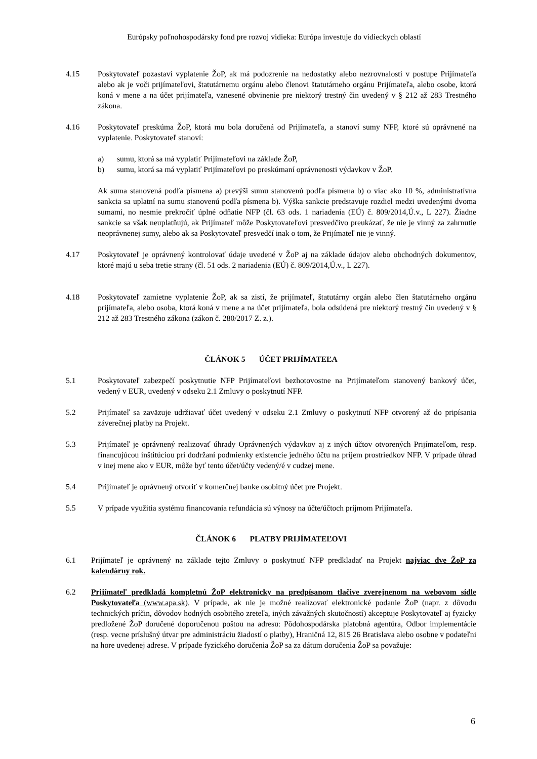Európsky poľnohospodársky fond pre rozvoj vidieka: Európa investuje do vidieckych oblastí
4.15 Poskytovateľ pozastaví vyplatenie ŽoP, ak má podozrenie na nedostatky alebo nezrovnalosti v postupe Prijímateľa alebo ak je voči prijímateľovi, štatutárnemu orgánu alebo členovi štatutárneho orgánu Prijímateľa, alebo osobe, ktorá koná v mene a na účet prijímateľa, vznesené obvinenie pre niektorý trestný čin uvedený v § 212 až 283 Trestného zákona.
4.16 Poskytovateľ preskúma ŽoP, ktorá mu bola doručená od Prijímateľa, a stanoví sumy NFP, ktoré sú oprávnené na vyplatenie. Poskytovateľ stanoví:
a) sumu, ktorá sa má vyplatiť Prijímateľovi na základe ŽoP,
b) sumu, ktorá sa má vyplatiť Prijímateľovi po preskúmaní oprávnenosti výdavkov v ŽoP.
Ak suma stanovená podľa písmena a) prevýši sumu stanovenú podľa písmena b) o viac ako 10 %, administratívna sankcia sa uplatní na sumu stanovenú podľa písmena b). Výška sankcie predstavuje rozdiel medzi uvedenými dvoma sumami, no nesmie prekročiť úplné odňatie NFP (čl. 63 ods. 1 nariadenia (EÚ) č. 809/2014,Ú.v., L 227). Žiadne sankcie sa však neuplatňujú, ak Prijímateľ môže Poskytovateľovi presvedčivo preukázať, že nie je vinný za zahrnutie neoprávnenej sumy, alebo ak sa Poskytovateľ presvedčí inak o tom, že Prijímateľ nie je vinný.
4.17 Poskytovateľ je oprávnený kontrolovať údaje uvedené v ŽoP aj na základe údajov alebo obchodných dokumentov, ktoré majú u seba tretie strany (čl. 51 ods. 2 nariadenia (EÚ) č. 809/2014,Ú.v., L 227).
4.18 Poskytovateľ zamietne vyplatenie ŽoP, ak sa zistí, že prijímateľ, štatutárny orgán alebo člen štatutárneho orgánu prijímateľa, alebo osoba, ktorá koná v mene a na účet prijímateľa, bola odsúdená pre niektorý trestný čin uvedený v § 212 až 283 Trestného zákona (zákon č. 280/2017 Z. z.).
ČLÁNOK 5 ÚČET PRIJÍMATEĽA
5.1 Poskytovateľ zabezpečí poskytnutie NFP Prijímateľovi bezhotovostne na Prijímateľom stanovený bankový účet, vedený v EUR, uvedený v odseku 2.1 Zmluvy o poskytnutí NFP.
5.2 Prijímateľ sa zaväzuje udržiavať účet uvedený v odseku 2.1 Zmluvy o poskytnutí NFP otvorený až do pripísania záverečnej platby na Projekt.
5.3 Prijímateľ je oprávnený realizovať úhrady Oprávnených výdavkov aj z iných účtov otvorených Prijímateľom, resp. financujúcou inštitúciou pri dodržaní podmienky existencie jedného účtu na príjem prostriedkov NFP. V prípade úhrad v inej mene ako v EUR, môže byť tento účet/účty vedený/é v cudzej mene.
5.4 Prijímateľ je oprávnený otvoriť v komerčnej banke osobitný účet pre Projekt.
5.5 V prípade využitia systému financovania refundácia sú výnosy na účte/účtoch príjmom Prijímateľa.
ČLÁNOK 6 PLATBY PRIJÍMATEĽOVI
6.1 Prijímateľ je oprávnený na základe tejto Zmluvy o poskytnutí NFP predkladať na Projekt najviac dve ŽoP za kalendárny rok.
6.2 Prijímateľ predkladá kompletnú ŽoP elektronicky na predpísanom tlačive zverejnenom na webovom sídle Poskytovateľa (www.apa.sk). V prípade, ak nie je možné realizovať elektronické podanie ŽoP (napr. z dôvodu technických príčin, dôvodov hodných osobitého zreteľa, iných závažných skutočností) akceptuje Poskytovateľ aj fyzicky predložené ŽoP doručené doporučenou poštou na adresu: Pôdohospodárska platobná agentúra, Odbor implementácie (resp. vecne príslušný útvar pre administráciu žiadostí o platby), Hraničná 12, 815 26 Bratislava alebo osobne v podateľni na hore uvedenej adrese. V prípade fyzického doručenia ŽoP sa za dátum doručenia ŽoP sa považuje:
6